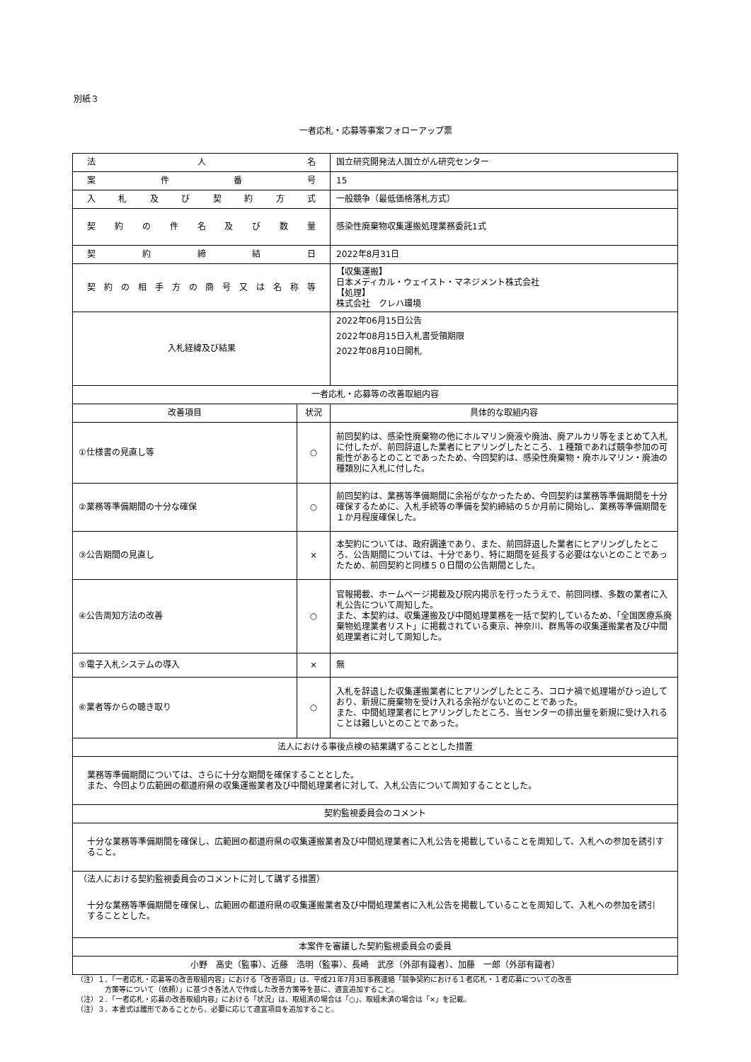別紙３
一者応札・応募等事案フォローアップ票
| 法 人 名 | | 国立研究開発法人国立がん研究センター |
| 案 件 番 号 | | 15 |
| 入札及び契約方式 | | 一般競争（最低価格落札方式） |
| 契約の件名及び数量 | | 感染性廃棄物収集運搬処理業務委託1式 |
| 契 約 締 結 日 | | 2022年8月31日 |
| 契約の相手方の商号又は名称等 | | 【収集運搬】 日本メディカル・ウェイスト・マネジメント株式会社 【処理】 株式会社 クレハ環境 |
| 入札経緯及び結果 | | 2022年06月15日公告 2022年08月15日入札書受領期限 2022年08月10日開札 |
| 一者応札・応募等の改善取組内容 | | |
| 改善項目 | 状況 | 具体的な取組内容 |
| ①仕様書の見直し等 | ○ | 前回契約は、感染性廃棄物の他にホルマリン廃液や廃油、廃アルカリ等をまとめて入札に付したが、前回辞退した業者にヒアリングしたところ、１種類であれば競争参加の可能性があるとのことであったため、今回契約は、感染性廃棄物・廃ホルマリン・廃油の種類別に入札に付した。 |
| ②業務等準備期間の十分な確保 | ○ | 前回契約は、業務等準備期間に余裕がなかったため、今回契約は業務等準備期間を十分確保するために、入札手続等の準備を契約締結の５か月前に開始し、業務等準備期間を１か月程度確保した。 |
| ③公告期間の見直し | × | 本契約については、政府調達であり、また、前回辞退した業者にヒアリングしたところ、公告期間については、十分であり、特に期間を延長する必要はないとのことであったため、前回契約と同様５０日間の公告期間とした。 |
| ④公告周知方法の改善 | ○ | 官報掲載、ホームページ掲載及び院内掲示を行ったうえで、前回同様、多数の業者に入札公告について周知した。 また、本契約は、収集運搬及び中間処理業務を一括で契約しているため、「全国医療系廃棄物処理業者リスト」に掲載されている東京、神奈川、群馬等の収集運搬業者及び中間処理業者に対して周知した。 |
| ⑤電子入札システムの導入 | × | 無 |
| ⑥業者等からの聴き取り | ○ | 入札を辞退した収集運搬業者にヒアリングしたところ、コロナ禍で処理場がひっ迫しており、新規に廃棄物を受け入れる余裕がないとのことであった。 また、中間処理業者にヒアリングしたところ、当センターの排出量を新規に受け入れることは難しいとのことであった。 |
| 法人における事後点検の結果講ずることとした措置 | | |
| 業務等準備期間については、さらに十分な期間を確保することとした。 また、今回より広範囲の都道府県の収集運搬業者及び中間処理業者に対して、入札公告について周知することとした。 | | |
| 契約監視委員会のコメント | | |
| 十分な業務等準備期間を確保し、広範囲の都道府県の収集運搬業者及び中間処理業者に入札公告を掲載していることを周知して、入札への参加を誘引すること。 | | |
| （法人における契約監視委員会のコメントに対して講ずる措置） 十分な業務等準備期間を確保し、広範囲の都道府県の収集運搬業者及び中間処理業者に入札公告を掲載していることを周知して、入札への参加を誘引することとした。 | | |
| 本案件を審議した契約監視委員会の委員 | | |
| 小野 高史（監事）、近藤 浩明（監事）、長崎 武彦（外部有識者）、加藤 一郎（外部有識者） | | |
（注）１．「一者応札・応募等の改善取組内容」における「改善項目」は、平成21年7月3日事務連絡「競争契約における１者応札・１者応募についての改善
　　　　方策等について（依頼）」に基づき各法人で作成した改善方策等を基に、適宜追加すること。
（注）２．「一者応札・応募の改善取組内容」における「状況」は、取組済の場合は「○」、取組未済の場合は「×」を記載。
（注）３．本書式は雛形であることから、必要に応じて適宜項目を追加すること。